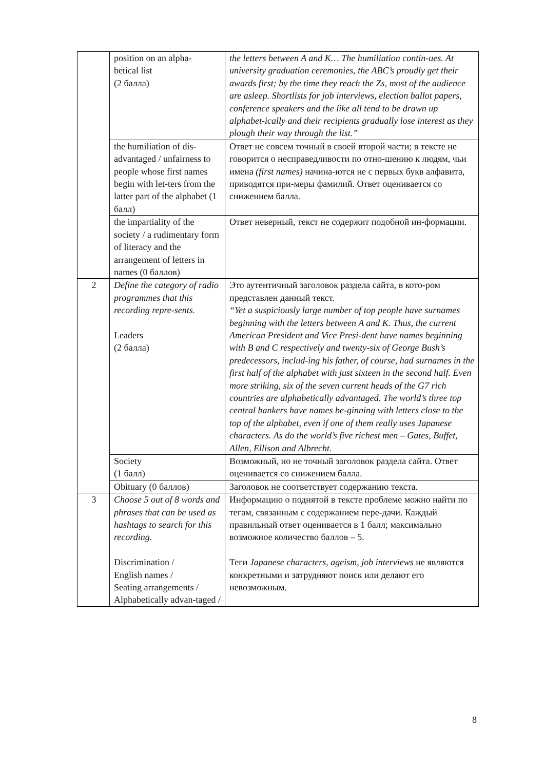| | position on an alpha- betical list (2 балла) | the letters between A and K… The humiliation contin-ues. At university graduation ceremonies, the ABC’s proudly get their awards first; by the time they reach the Zs, most of the audience are asleep. Shortlists for job interviews, election ballot papers, conference speakers and the like all tend to be drawn up alphabet-ically and their recipients gradually lose interest as they plough their way through the list.” |
| | the humiliation of dis-advantaged / unfairness to people whose first names begin with let-ters from the latter part of the alphabet (1 балл) | Ответ не совсем точный в своей второй части; в тексте не говорится о несправедливости по отно-шению к людям, чьи имена (first names) начина-ются не с первых букв алфавита, приводятся при-меры фамилий. Ответ оценивается со снижением балла. |
| | the impartiality of the society / a rudimentary form of literacy and the arrangement of letters in names (0 баллов) | Ответ неверный, текст не содержит подобной ин-формации. |
| 2 | Define the category of radio programmes that this recording repre-sents. Leaders (2 балла) | Это аутентичный заголовок раздела сайта, в кото-ром представлен данный текст. “Yet a suspiciously large number of top people have surnames beginning with the letters between A and K. Thus, the current American President and Vice Presi-dent have names beginning with B and C respectively and twenty-six of George Bush’s predecessors, includ-ing his father, of course, had surnames in the first half of the alphabet with just sixteen in the second half. Even more striking, six of the seven current heads of the G7 rich countries are alphabetically advantaged. The world’s three top central bankers have names be-ginning with letters close to the top of the alphabet, even if one of them really uses Japanese characters. As do the world’s five richest men – Gates, Buffet, Allen, Ellison and Albrecht. |
| | Society (1 балл) | Возможный, но не точный заголовок раздела сайта. Ответ оценивается со снижением балла. |
| | Obituary (0 баллов) | Заголовок не соответствует содержанию текста. |
| 3 | Choose 5 out of 8 words and phrases that can be used as hashtags to search for this recording. Discrimination / English names / Seating arrangements / Alphabetically advan-taged / | Информацию о поднятой в тексте проблеме можно найти по тегам, связанным с содержанием пере-дачи. Каждый правильный ответ оценивается в 1 балл; максимально возможное количество баллов – 5. Теги Japanese characters, ageism, job interviews не являются конкретными и затрудняют поиск или делают его невозможным. |
8